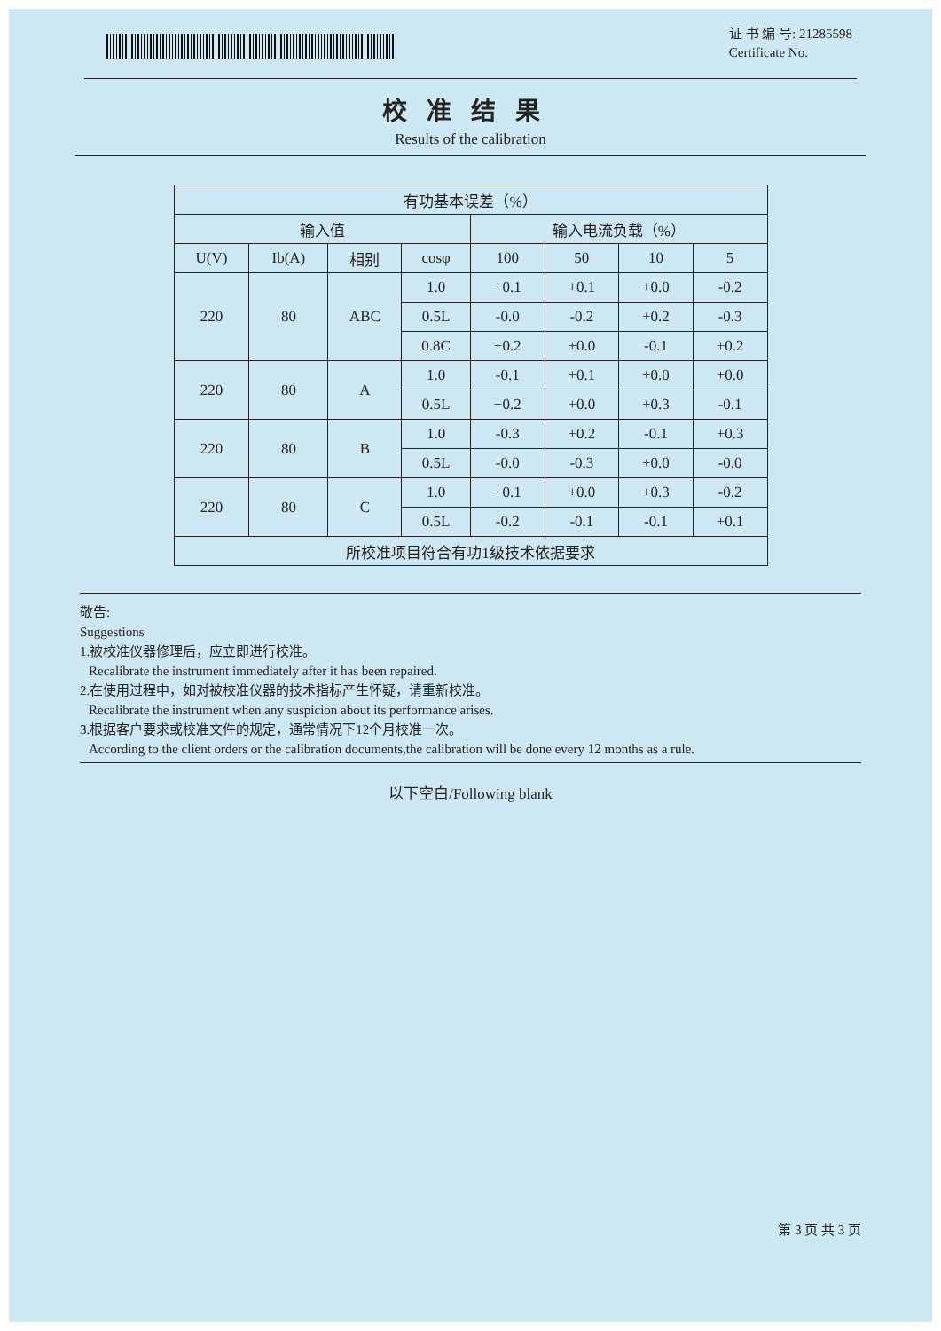证 书 编 号: 21285598
Certificate No.
校准结果
Results of the calibration
| 有功基本误差（%） | | | | | | | |
| --- | --- | --- | --- | --- | --- | --- | --- |
| 输入值 | | | | 输入电流负载（%） | | | |
| U(V) | Ib(A) | 相别 | cosφ | 100 | 50 | 10 | 5 |
| 220 | 80 | ABC | 1.0 | +0.1 | +0.1 | +0.0 | -0.2 |
| | | | 0.5L | -0.0 | -0.2 | +0.2 | -0.3 |
| | | | 0.8C | +0.2 | +0.0 | -0.1 | +0.2 |
| 220 | 80 | A | 1.0 | -0.1 | +0.1 | +0.0 | +0.0 |
| | | | 0.5L | +0.2 | +0.0 | +0.3 | -0.1 |
| 220 | 80 | B | 1.0 | -0.3 | +0.2 | -0.1 | +0.3 |
| | | | 0.5L | -0.0 | -0.3 | +0.0 | -0.0 |
| 220 | 80 | C | 1.0 | +0.1 | +0.0 | +0.3 | -0.2 |
| | | | 0.5L | -0.2 | -0.1 | -0.1 | +0.1 |
| 所校准项目符合有功1级技术依据要求 | | | | | | | |
敬告:
Suggestions
1.被校准仪器修理后，应立即进行校准。
Recalibrate the instrument immediately after it has been repaired.
2.在使用过程中，如对被校准仪器的技术指标产生怀疑，请重新校准。
Recalibrate the instrument when any suspicion about its performance arises.
3.根据客户要求或校准文件的规定，通常情况下12个月校准一次。
According to the client orders or the calibration documents,the calibration will be done every 12 months as a rule.
以下空白/Following blank
第 3 页 共 3 页